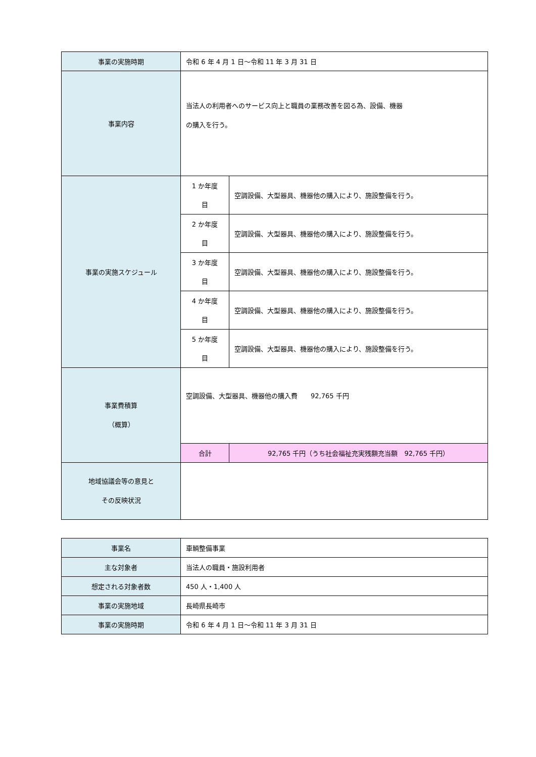| 事業の実施時期 | 令和 6 年 4 月 1 日～令和 11 年 3 月 31 日 | | |
| 事業内容 | 当法人の利用者へのサービス向上と職員の業務改善を図る為、設備、機器 の購入を行う。 | | |
| 事業の実施スケジュール | 1 か年度 目 | 空調設備、大型器具、機器他の購入により、施設整備を行う。 | |
| | 2 か年度 目 | 空調設備、大型器具、機器他の購入により、施設整備を行う。 | |
| | 3 か年度 目 | 空調設備、大型器具、機器他の購入により、施設整備を行う。 | |
| | 4 か年度 目 | 空調設備、大型器具、機器他の購入により、施設整備を行う。 | |
| | 5 か年度 目 | 空調設備、大型器具、機器他の購入により、施設整備を行う。 | |
| 事業費積算 （概算） | 空調設備、大型器具、機器他の購入費 92,765 千円 | | |
| | 合計 | | 92,765 千円（うち社会福祉充実残額充当額 92,765 千円） |
| 地域協議会等の意見と その反映状況 | | | |
| 事業名 | 車輌整備事業 |
| 主な対象者 | 当法人の職員・施設利用者 |
| 想定される対象者数 | 450 人・1,400 人 |
| 事業の実施地域 | 長崎県長崎市 |
| 事業の実施時期 | 令和 6 年 4 月 1 日～令和 11 年 3 月 31 日 |